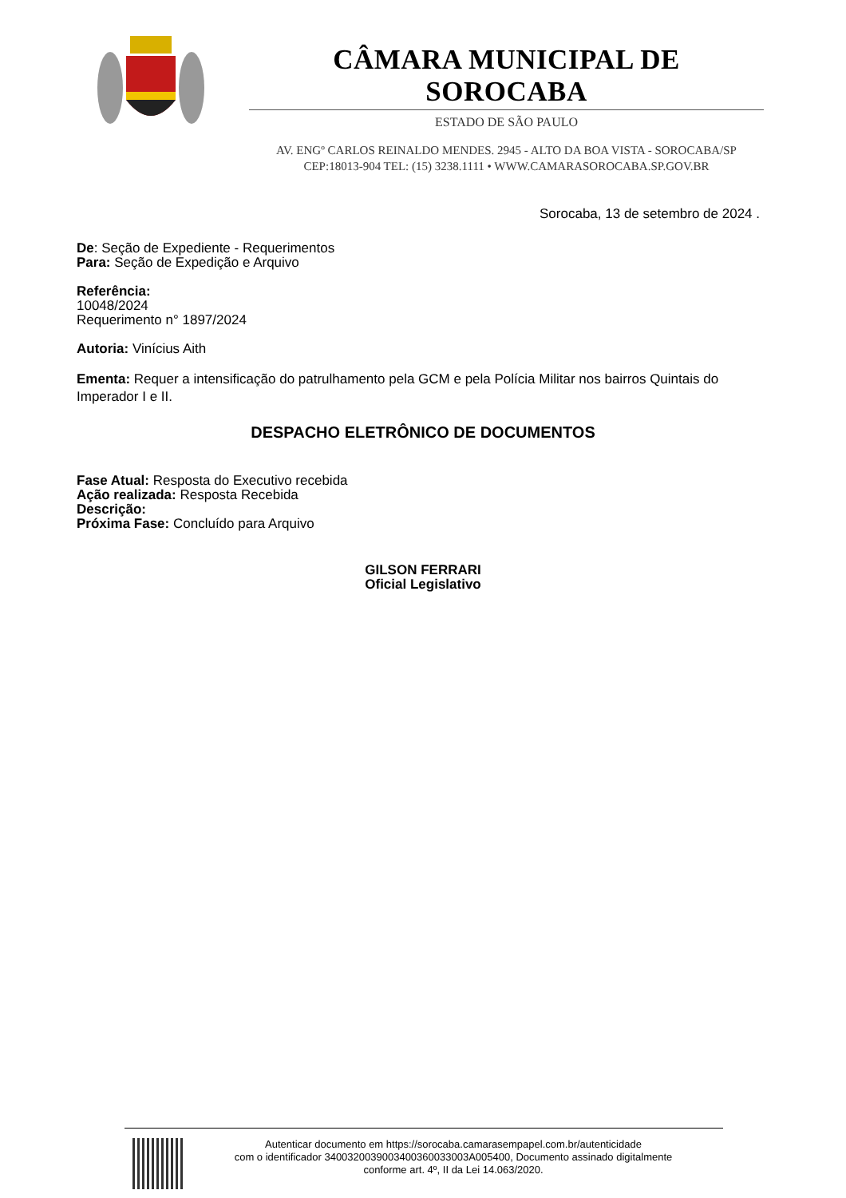CÂMARA MUNICIPAL DE SOROCABA
ESTADO DE SÃO PAULO
AV. ENGº CARLOS REINALDO MENDES. 2945 - ALTO DA BOA VISTA - SOROCABA/SP
CEP:18013-904 TEL: (15) 3238.1111 • WWW.CAMARASOROCABA.SP.GOV.BR
Sorocaba, 13 de setembro de 2024 .
De: Seção de Expediente - Requerimentos
Para: Seção de Expedição e Arquivo
Referência:
10048/2024
Requerimento n° 1897/2024
Autoria: Vinícius Aith
Ementa: Requer a intensificação do patrulhamento pela GCM e pela Polícia Militar nos bairros Quintais do Imperador I e II.
DESPACHO ELETRÔNICO DE DOCUMENTOS
Fase Atual: Resposta do Executivo recebida
Ação realizada: Resposta Recebida
Descrição:
Próxima Fase: Concluído para Arquivo
GILSON FERRARI
Oficial Legislativo
Autenticar documento em https://sorocaba.camarasempapel.com.br/autenticidade
com o identificador 340032003900340036003300​3A005400, Documento assinado digitalmente
conforme art. 4º, II da Lei 14.063/2020.